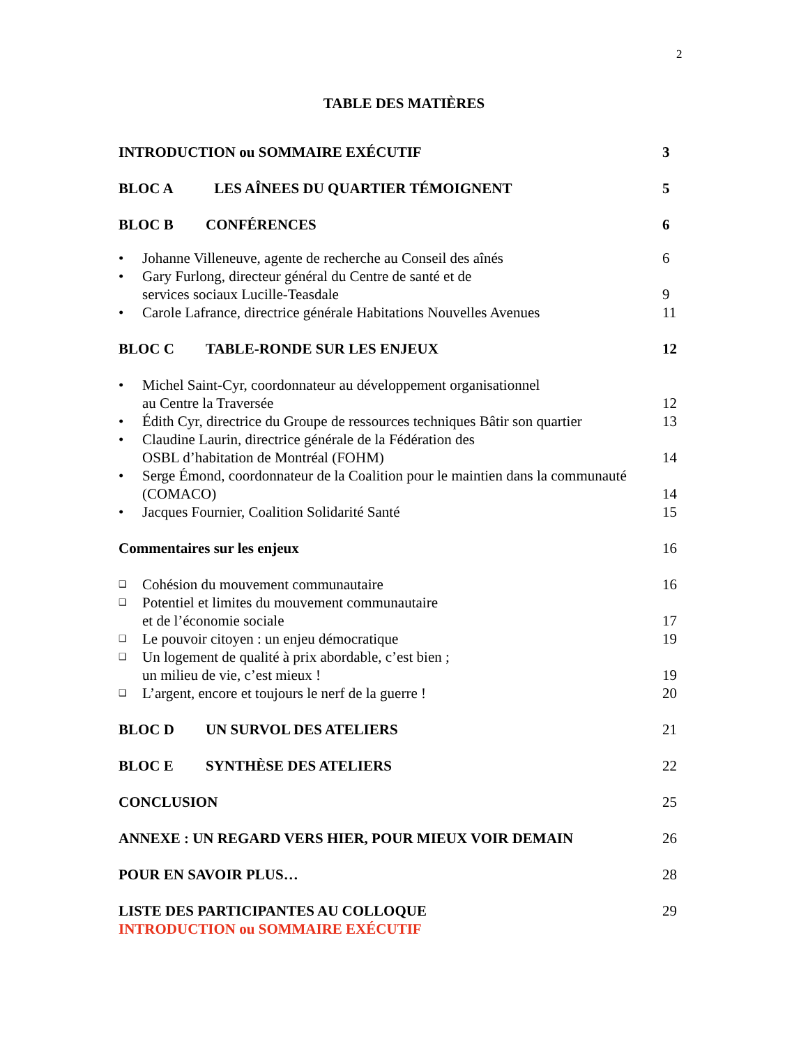2
TABLE DES MATIÈRES
INTRODUCTION ou SOMMAIRE EXÉCUTIF 3
BLOC A LES AÎNEES DU QUARTIER TÉMOIGNENT 5
BLOC B CONFÉRENCES 6
• Johanne Villeneuve, agente de recherche au Conseil des aînés 6
• Gary Furlong, directeur général du Centre de santé et de
services sociaux Lucille-Teasdale 9
• Carole Lafrance, directrice générale Habitations Nouvelles Avenues 11
BLOC C TABLE-RONDE SUR LES ENJEUX 12
• Michel Saint-Cyr, coordonnateur au développement organisationnel
au Centre la Traversée 12
• Édith Cyr, directrice du Groupe de ressources techniques Bâtir son quartier 13
• Claudine Laurin, directrice générale de la Fédération des
OSBL d’habitation de Montréal (FOHM) 14
• Serge Émond, coordonnateur de la Coalition pour le maintien dans la communauté
(COMACO) 14
• Jacques Fournier, Coalition Solidarité Santé 15
Commentaires sur les enjeux 16
❑ Cohésion du mouvement communautaire 16
❑ Potentiel et limites du mouvement communautaire
et de l’économie sociale 17
❑ Le pouvoir citoyen : un enjeu démocratique 19
❑ Un logement de qualité à prix abordable, c’est bien ;
un milieu de vie, c’est mieux ! 19
❑ L’argent, encore et toujours le nerf de la guerre ! 20
BLOC D UN SURVOL DES ATELIERS 21
BLOC E SYNTHÈSE DES ATELIERS 22
CONCLUSION 25
ANNEXE : UN REGARD VERS HIER, POUR MIEUX VOIR DEMAIN 26
POUR EN SAVOIR PLUS… 28
LISTE DES PARTICIPANTES AU COLLOQUE 29
INTRODUCTION ou SOMMAIRE EXÉCUTIF